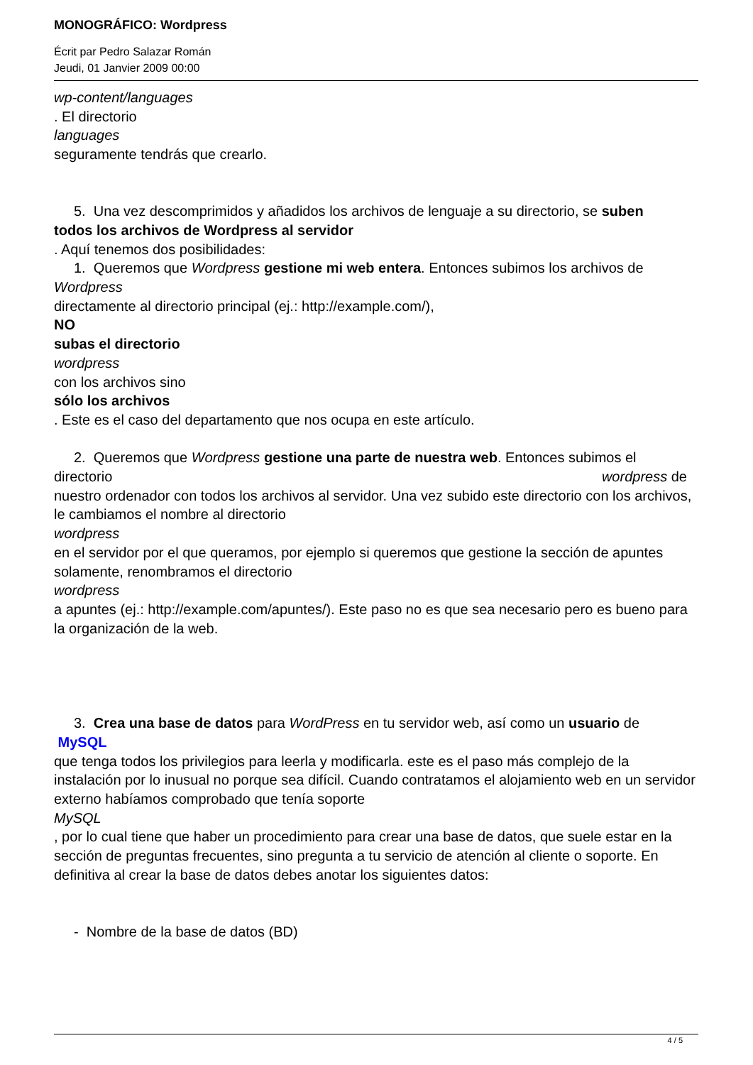MONOGRÁFICO: Wordpress
Écrit par Pedro Salazar Román
Jeudi, 01 Janvier 2009 00:00
wp-content/languages
. El directorio
languages
seguramente tendrás que crearlo.
5. Una vez descomprimidos y añadidos los archivos de lenguaje a su directorio, se suben
todos los archivos de Wordpress al servidor
. Aquí tenemos dos posibilidades:
1. Queremos que Wordpress gestione mi web entera. Entonces subimos los archivos de
Wordpress
directamente al directorio principal (ej.: http://example.com/),
NO
subas el directorio
wordpress
con los archivos sino
sólo los archivos
. Este es el caso del departamento que nos ocupa en este artículo.
2. Queremos que Wordpress gestione una parte de nuestra web. Entonces subimos el
directorio wordpress de
nuestro ordenador con todos los archivos al servidor. Una vez subido este directorio con los archivos, le cambiamos el nombre al directorio
wordpress
en el servidor por el que queramos, por ejemplo si queremos que gestione la sección de apuntes solamente, renombramos el directorio
wordpress
a apuntes (ej.: http://example.com/apuntes/). Este paso no es que sea necesario pero es bueno para la organización de la web.
3. Crea una base de datos para WordPress en tu servidor web, así como un usuario de
MySQL
que tenga todos los privilegios para leerla y modificarla. este es el paso más complejo de la instalación por lo inusual no porque sea difícil. Cuando contratamos el alojamiento web en un servidor externo habíamos comprobado que tenía soporte
MySQL
, por lo cual tiene que haber un procedimiento para crear una base de datos, que suele estar en la sección de preguntas frecuentes, sino pregunta a tu servicio de atención al cliente o soporte. En definitiva al crear la base de datos debes anotar los siguientes datos:
- Nombre de la base de datos (BD)
4 / 5